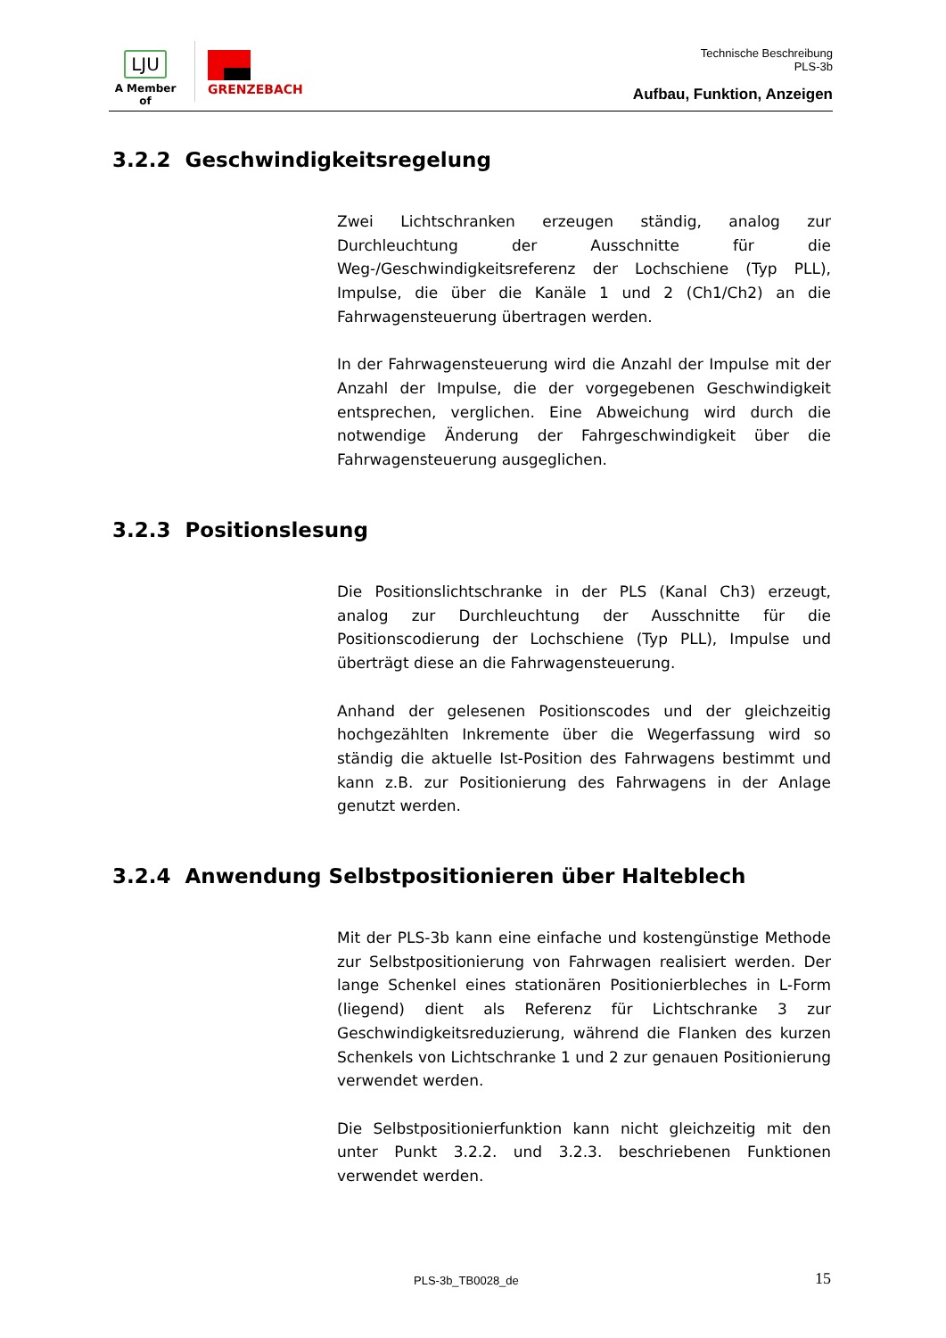LJU
A Member of
GRENZEBACH
Technische Beschreibung
PLS-3b
Aufbau, Funktion, Anzeigen
3.2.2 Geschwindigkeitsregelung
Zwei Lichtschranken erzeugen ständig, analog zur Durchleuchtung der Ausschnitte für die Weg-/Geschwindigkeitsreferenz der Lochschiene (Typ PLL), Impulse, die über die Kanäle 1 und 2 (Ch1/Ch2) an die Fahrwagensteuerung übertragen werden.
In der Fahrwagensteuerung wird die Anzahl der Impulse mit der Anzahl der Impulse, die der vorgegebenen Geschwindigkeit entsprechen, verglichen. Eine Abweichung wird durch die notwendige Änderung der Fahrgeschwindigkeit über die Fahrwagensteuerung ausgeglichen.
3.2.3 Positionslesung
Die Positionslichtschranke in der PLS (Kanal Ch3) erzeugt, analog zur Durchleuchtung der Ausschnitte für die Positionscodierung der Lochschiene (Typ PLL), Impulse und überträgt diese an die Fahrwagensteuerung.
Anhand der gelesenen Positionscodes und der gleichzeitig hochgezählten Inkremente über die Wegerfassung wird so ständig die aktuelle Ist-Position des Fahrwagens bestimmt und kann z.B. zur Positionierung des Fahrwagens in der Anlage genutzt werden.
3.2.4 Anwendung Selbstpositionieren über Halteblech
Mit der PLS-3b kann eine einfache und kostengünstige Methode zur Selbstpositionierung von Fahrwagen realisiert werden. Der lange Schenkel eines stationären Positionierbleches in L-Form (liegend) dient als Referenz für Lichtschranke 3 zur Geschwindigkeitsreduzierung, während die Flanken des kurzen Schenkels von Lichtschranke 1 und 2 zur genauen Positionierung verwendet werden.
Die Selbstpositionierfunktion kann nicht gleichzeitig mit den unter Punkt 3.2.2. und 3.2.3. beschriebenen Funktionen verwendet werden.
PLS-3b_TB0028_de 15